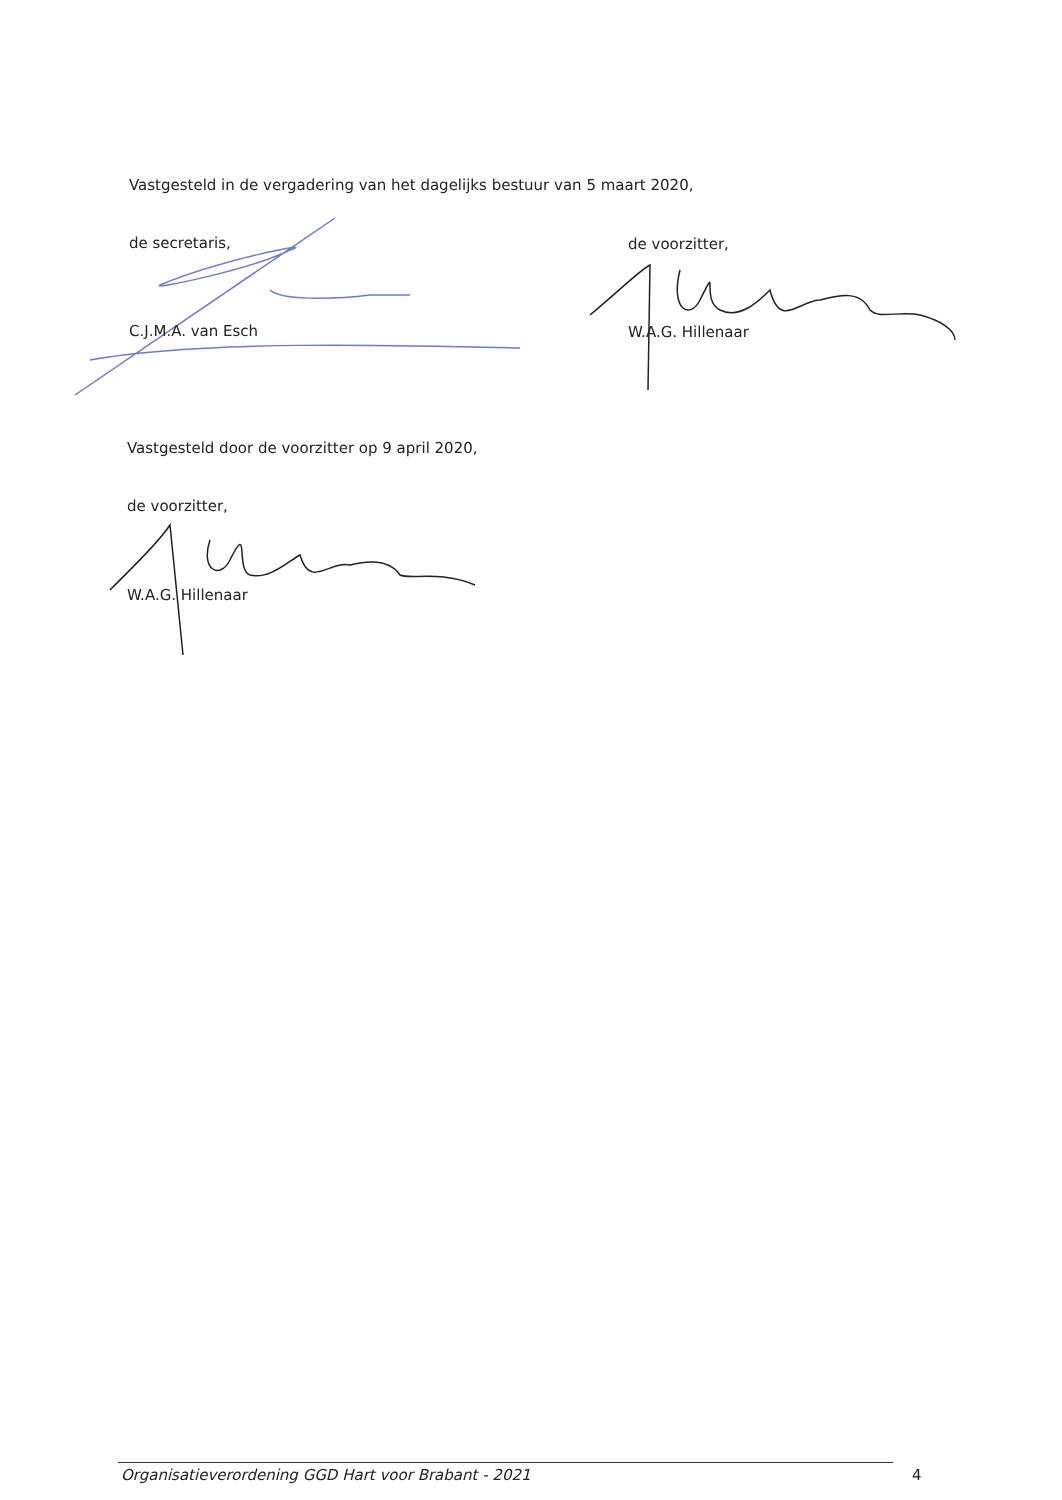Vastgesteld in de vergadering van het dagelijks bestuur van 5 maart 2020,
de secretaris, de voorzitter,
C.J.M.A. van Esch W.A.G. Hillenaar
Vastgesteld door de voorzitter op 9 april 2020,
de voorzitter,
W.A.G. Hillenaar
Organisatieverordening GGD Hart voor Brabant - 2021
4